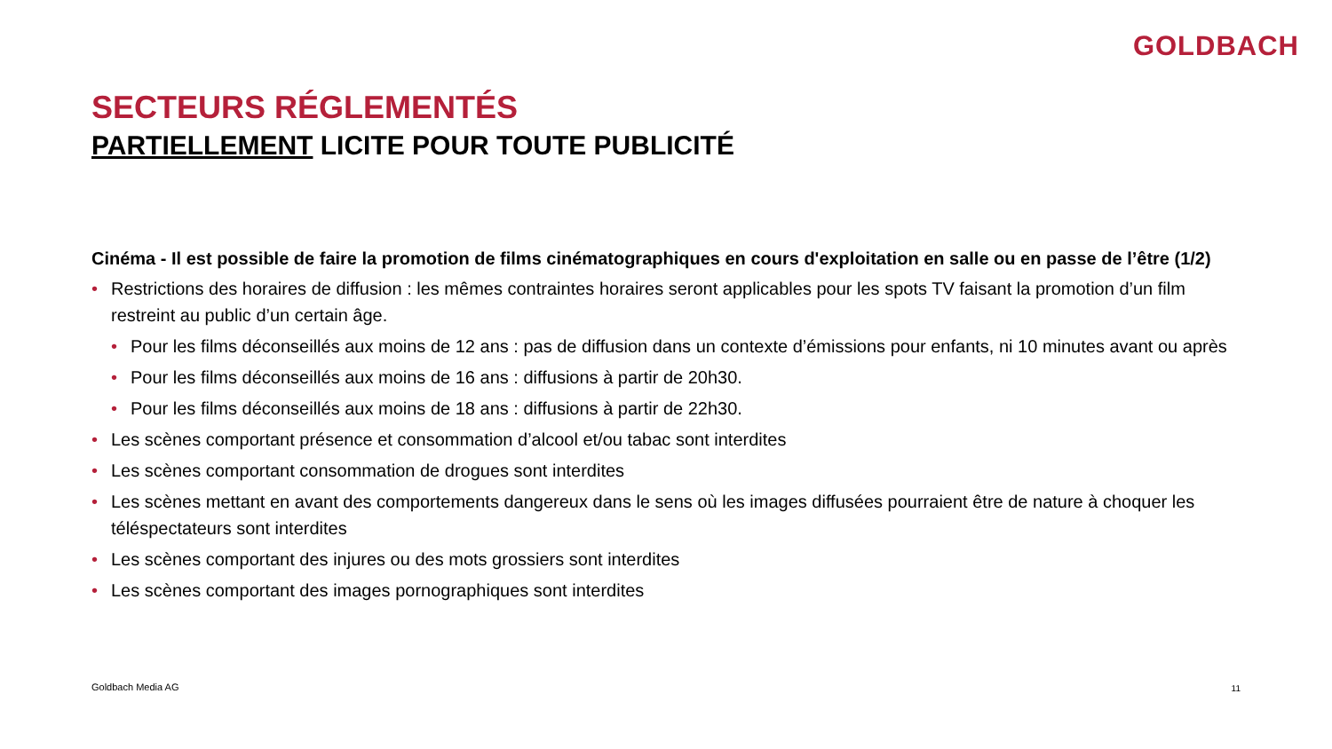GOLDBACH
SECTEURS RÉGLEMENTÉS
PARTIELLEMENT LICITE POUR TOUTE PUBLICITÉ
Cinéma - Il est possible de faire la promotion de films cinématographiques en cours d'exploitation en salle ou en passe de l’être (1/2)
• Restrictions des horaires de diffusion : les mêmes contraintes horaires seront applicables pour les spots TV faisant la promotion d’un film restreint au public d’un certain âge.
• Pour les films déconseillés aux moins de 12 ans : pas de diffusion dans un contexte d’émissions pour enfants, ni 10 minutes avant ou après
• Pour les films déconseillés aux moins de 16 ans : diffusions à partir de 20h30.
• Pour les films déconseillés aux moins de 18 ans : diffusions à partir de 22h30.
• Les scènes comportant présence et consommation d’alcool et/ou tabac sont interdites
• Les scènes comportant consommation de drogues sont interdites
• Les scènes mettant en avant des comportements dangereux dans le sens où les images diffusées pourraient être de nature à choquer les téléspectateurs sont interdites
• Les scènes comportant des injures ou des mots grossiers sont interdites
• Les scènes comportant des images pornographiques sont interdites
Goldbach Media AG 11